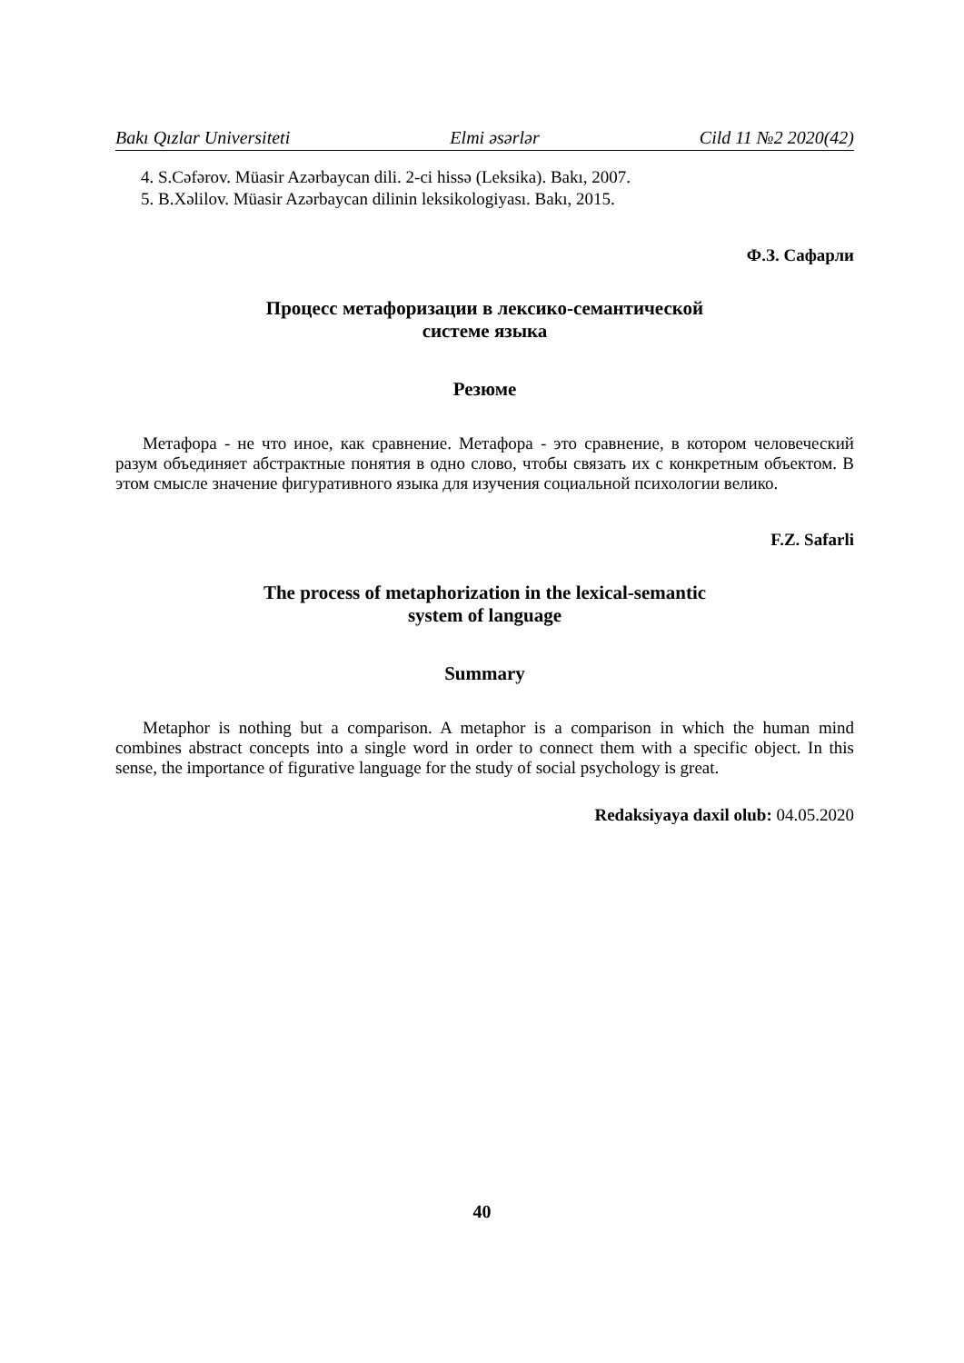Bakı Qızlar Universiteti Elmi əsərlər Cild 11 №2 2020(42)
4. S.Cəfərov. Müasir Azərbaycan dili. 2-ci hissə (Leksika). Bakı, 2007.
5. B.Xəlilov. Müasir Azərbaycan dilinin leksikologiyası. Bakı, 2015.
Ф.З. Сафарли
Процесс метафоризации в лексико-семантической
системе языка
Резюме
Метафора - не что иное, как сравнение. Метафора - это сравнение, в котором человеческий разум объединяет абстрактные понятия в одно слово, чтобы связать их с конкретным объектом. В этом смысле значение фигуративного языка для изучения социальной психологии велико.
F.Z. Safarli
The process of metaphorization in the lexical-semantic
system of language
Summary
Metaphor is nothing but a comparison. A metaphor is a comparison in which the human mind combines abstract concepts into a single word in order to connect them with a specific object. In this sense, the importance of figurative language for the study of social psychology is great.
Redaksiyaya daxil olub: 04.05.2020
40